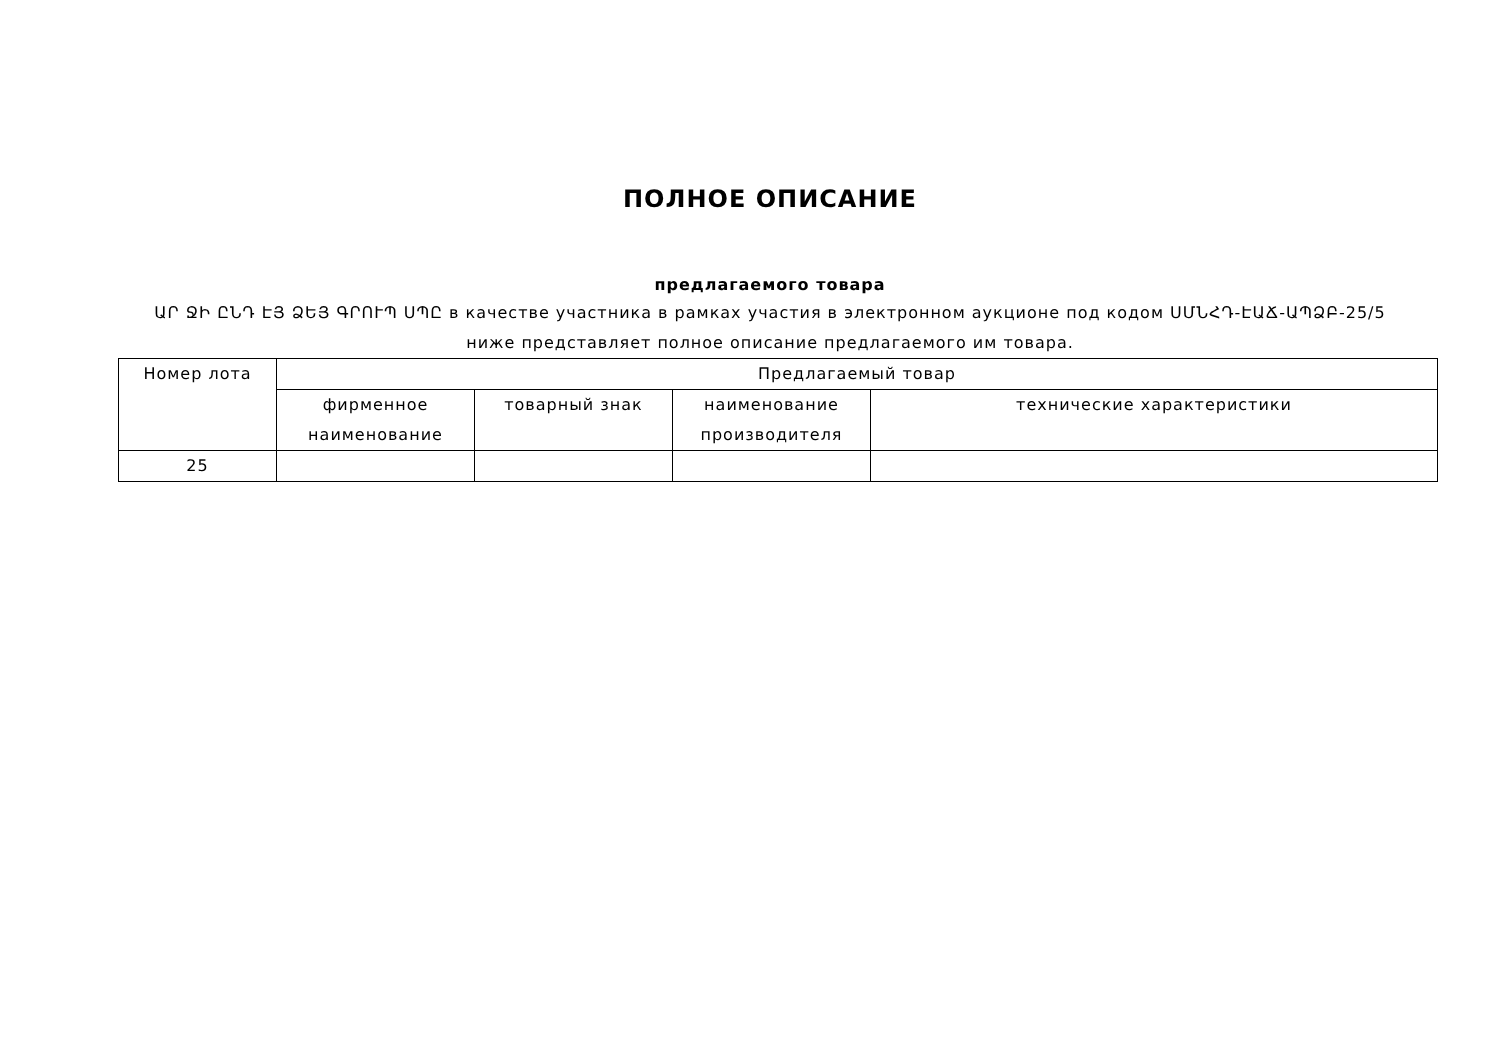ПОЛНОЕ ОПИСАНИЕ
предлагаемого товара
ԱՐ ՋԻ ԸՆԴ ԷՅ ՁԵՅ ԳՐՈՒՊ ՍՊԸ в качестве участника в рамках участия в электронном аукционе под кодом ՍՄՆՀԴ-ԷԱՃ-ԱՊՁԲ-25/5 ниже представляет полное описание предлагаемого им товара.
| Номер лота | Предлагаемый товар | | | |
| --- | --- | --- | --- | --- |
| | фирменное наименование | товарный знак | наименование производителя | технические характеристики |
| 25 | | | | |